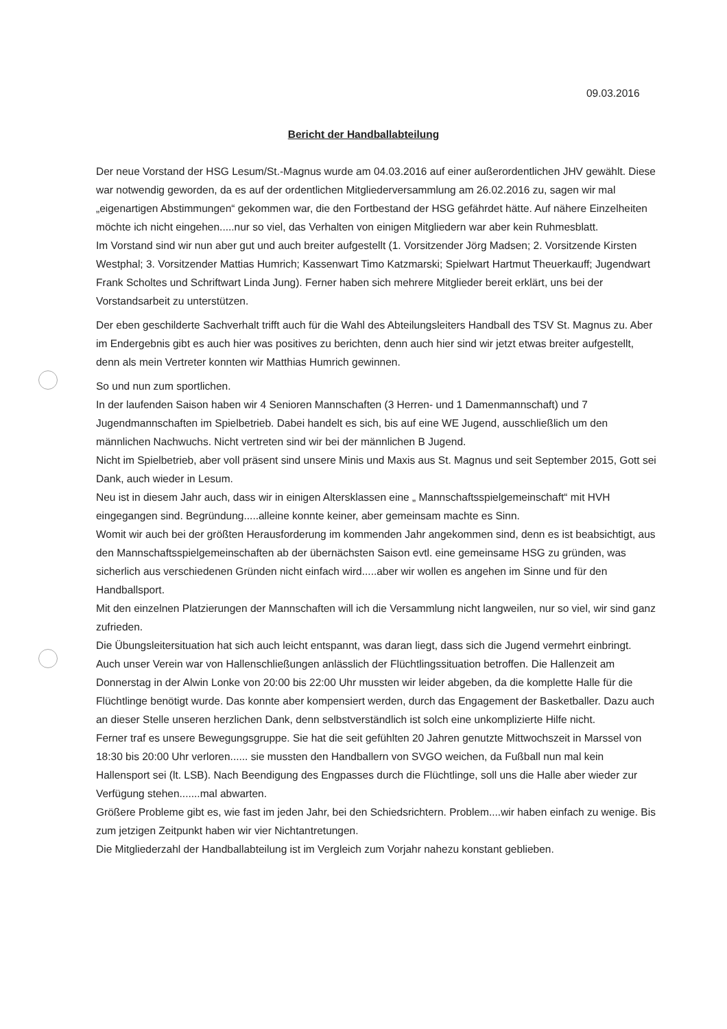09.03.2016
Bericht der Handballabteilung
Der neue Vorstand der HSG Lesum/St.-Magnus wurde am 04.03.2016 auf einer außerordentlichen JHV gewählt. Diese war notwendig geworden, da es auf der ordentlichen Mitgliederversammlung am 26.02.2016 zu, sagen wir mal „eigenartigen Abstimmungen“ gekommen war, die den Fortbestand der HSG gefährdet hätte. Auf nähere Einzelheiten möchte ich nicht eingehen.....nur so viel, das Verhalten von einigen Mitgliedern war aber kein Ruhmesblatt.
Im Vorstand sind wir nun aber gut und auch breiter aufgestellt (1. Vorsitzender Jörg Madsen; 2. Vorsitzende Kirsten Westphal; 3. Vorsitzender Mattias Humrich; Kassenwart Timo Katzmarski; Spielwart Hartmut Theuerkauff; Jugendwart Frank Scholtes und Schriftwart Linda Jung). Ferner haben sich mehrere Mitglieder bereit erklärt, uns bei der Vorstandsarbeit zu unterstützen.
Der eben geschilderte Sachverhalt trifft auch für die Wahl des Abteilungsleiters Handball des TSV St. Magnus zu. Aber im Endergebnis gibt es auch hier was positives zu berichten, denn auch hier sind wir jetzt etwas breiter aufgestellt, denn als mein Vertreter konnten wir Matthias Humrich gewinnen.
So und nun zum sportlichen.
In der laufenden Saison haben wir 4 Senioren Mannschaften (3 Herren- und 1 Damenmannschaft) und 7 Jugendmannschaften im Spielbetrieb. Dabei handelt es sich, bis auf eine WE Jugend, ausschließlich um den männlichen Nachwuchs. Nicht vertreten sind wir bei der männlichen B Jugend.
Nicht im Spielbetrieb, aber voll präsent sind unsere Minis und Maxis aus St. Magnus und seit September 2015, Gott sei Dank, auch wieder in Lesum.
Neu ist in diesem Jahr auch, dass wir in einigen Altersklassen eine „ Mannschaftsspielgemeinschaft“ mit HVH eingegangen sind. Begründung.....alleine konnte keiner, aber gemeinsam machte es Sinn.
Womit wir auch bei der größten Herausforderung im kommenden Jahr angekommen sind, denn es ist beabsichtigt, aus den Mannschaftsspielgemeinschaften ab der übernächsten Saison evtl. eine gemeinsame HSG zu gründen, was sicherlich aus verschiedenen Gründen nicht einfach wird.....aber wir wollen es angehen im Sinne und für den Handballsport.
Mit den einzelnen Platzierungen der Mannschaften will ich die Versammlung nicht langweilen, nur so viel, wir sind ganz zufrieden.
Die Übungsleitersituation hat sich auch leicht entspannt, was daran liegt, dass sich die Jugend vermehrt einbringt.
Auch unser Verein war von Hallenschließungen anlässlich der Flüchtlingssituation betroffen. Die Hallenzeit am Donnerstag in der Alwin Lonke von 20:00 bis 22:00 Uhr mussten wir leider abgeben, da die komplette Halle für die Flüchtlinge benötigt wurde. Das konnte aber kompensiert werden, durch das Engagement der Basketballer. Dazu auch an dieser Stelle unseren herzlichen Dank, denn selbstverständlich ist solch eine unkomplizierte Hilfe nicht.
Ferner traf es unsere Bewegungsgruppe. Sie hat die seit gefühlten 20 Jahren genutzte Mittwochszeit in Marssel von 18:30 bis 20:00 Uhr verloren...... sie mussten den Handballern von SVGO weichen, da Fußball nun mal kein Hallensport sei (lt. LSB). Nach Beendigung des Engpasses durch die Flüchtlinge, soll uns die Halle aber wieder zur Verfügung stehen.......mal abwarten.
Größere Probleme gibt es, wie fast im jeden Jahr, bei den Schiedsrichtern. Problem....wir haben einfach zu wenige. Bis zum jetzigen Zeitpunkt haben wir vier Nichtantretungen.
Die Mitgliederzahl der Handballabteilung ist im Vergleich zum Vorjahr nahezu konstant geblieben.